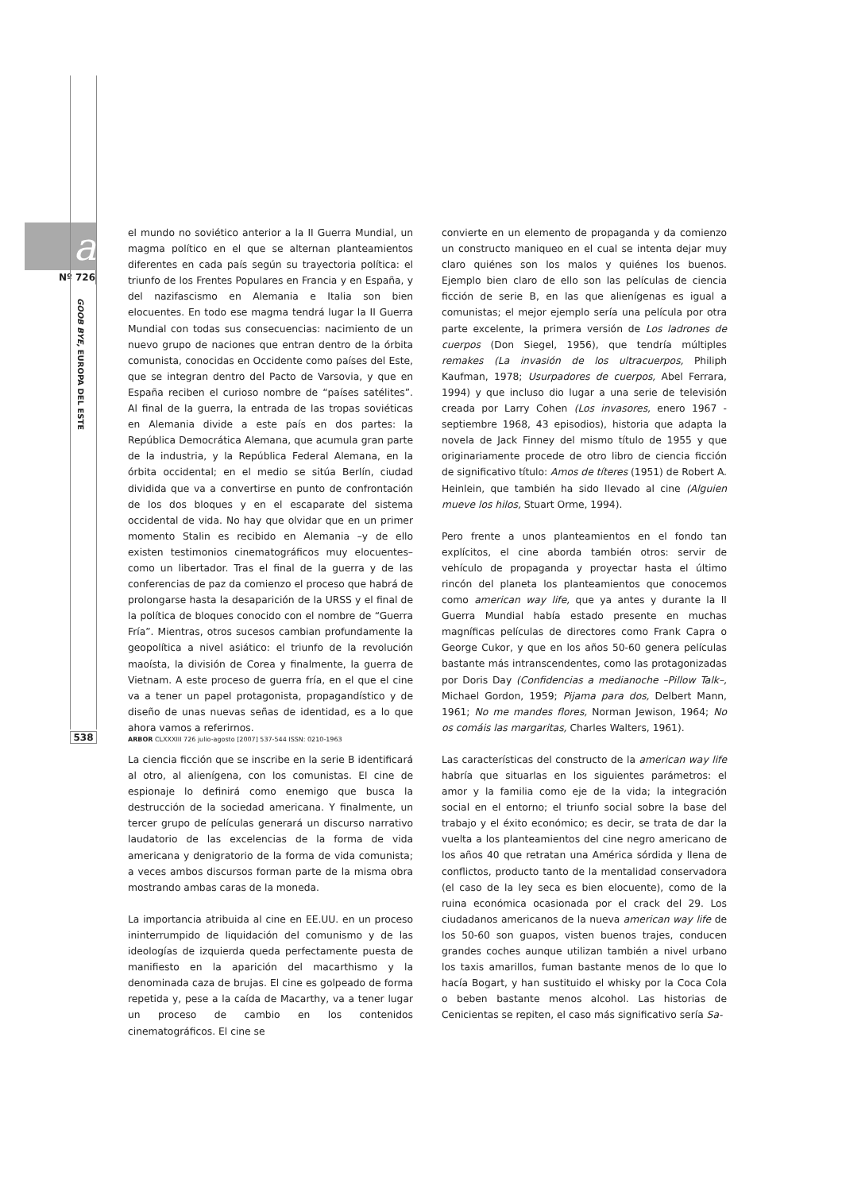a
Nº 726
GOOB BYE, EUROPA DEL ESTE
538
el mundo no soviético anterior a la II Guerra Mundial, un magma político en el que se alternan planteamientos diferentes en cada país según su trayectoria política: el triunfo de los Frentes Populares en Francia y en España, y del nazifascismo en Alemania e Italia son bien elocuentes. En todo ese magma tendrá lugar la II Guerra Mundial con todas sus consecuencias: nacimiento de un nuevo grupo de naciones que entran dentro de la órbita comunista, conocidas en Occidente como países del Este, que se integran dentro del Pacto de Varsovia, y que en España reciben el curioso nombre de “países satélites”. Al final de la guerra, la entrada de las tropas soviéticas en Alemania divide a este país en dos partes: la República Democrática Alemana, que acumula gran parte de la industria, y la República Federal Alemana, en la órbita occidental; en el medio se sitúa Berlín, ciudad dividida que va a convertirse en punto de confrontación de los dos bloques y en el escaparate del sistema occidental de vida. No hay que olvidar que en un primer momento Stalin es recibido en Alemania –y de ello existen testimonios cinematográficos muy elocuentes– como un libertador. Tras el final de la guerra y de las conferencias de paz da comienzo el proceso que habrá de prolongarse hasta la desaparición de la URSS y el final de la política de bloques conocido con el nombre de “Guerra Fría”. Mientras, otros sucesos cambian profundamente la geopolítica a nivel asiático: el triunfo de la revolución maoísta, la división de Corea y finalmente, la guerra de Vietnam. A este proceso de guerra fría, en el que el cine va a tener un papel protagonista, propagandístico y de diseño de unas nuevas señas de identidad, es a lo que ahora vamos a referirnos.
La ciencia ficción que se inscribe en la serie B identificará al otro, al alienígena, con los comunistas. El cine de espionaje lo definirá como enemigo que busca la destrucción de la sociedad americana. Y finalmente, un tercer grupo de películas generará un discurso narrativo laudatorio de las excelencias de la forma de vida americana y denigratorio de la forma de vida comunista; a veces ambos discursos forman parte de la misma obra mostrando ambas caras de la moneda.
La importancia atribuida al cine en EE.UU. en un proceso ininterrumpido de liquidación del comunismo y de las ideologías de izquierda queda perfectamente puesta de manifiesto en la aparición del macarthismo y la denominada caza de brujas. El cine es golpeado de forma repetida y, pese a la caída de Macarthy, va a tener lugar un proceso de cambio en los contenidos cinematográficos. El cine se
convierte en un elemento de propaganda y da comienzo un constructo maniqueo en el cual se intenta dejar muy claro quiénes son los malos y quiénes los buenos. Ejemplo bien claro de ello son las películas de ciencia ficción de serie B, en las que alienígenas es igual a comunistas; el mejor ejemplo sería una película por otra parte excelente, la primera versión de Los ladrones de cuerpos (Don Siegel, 1956), que tendría múltiples remakes (La invasión de los ultracuerpos, Philiph Kaufman, 1978; Usurpadores de cuerpos, Abel Ferrara, 1994) y que incluso dio lugar a una serie de televisión creada por Larry Cohen (Los invasores, enero 1967 - septiembre 1968, 43 episodios), historia que adapta la novela de Jack Finney del mismo título de 1955 y que originariamente procede de otro libro de ciencia ficción de significativo título: Amos de títeres (1951) de Robert A. Heinlein, que también ha sido llevado al cine (Alguien mueve los hilos, Stuart Orme, 1994).
Pero frente a unos planteamientos en el fondo tan explícitos, el cine aborda también otros: servir de vehículo de propaganda y proyectar hasta el último rincón del planeta los planteamientos que conocemos como american way life, que ya antes y durante la II Guerra Mundial había estado presente en muchas magníficas películas de directores como Frank Capra o George Cukor, y que en los años 50-60 genera películas bastante más intranscendentes, como las protagonizadas por Doris Day (Confidencias a medianoche –Pillow Talk–, Michael Gordon, 1959; Pijama para dos, Delbert Mann, 1961; No me mandes flores, Norman Jewison, 1964; No os comáis las margaritas, Charles Walters, 1961).
Las características del constructo de la american way life habría que situarlas en los siguientes parámetros: el amor y la familia como eje de la vida; la integración social en el entorno; el triunfo social sobre la base del trabajo y el éxito económico; es decir, se trata de dar la vuelta a los planteamientos del cine negro americano de los años 40 que retratan una América sórdida y llena de conflictos, producto tanto de la mentalidad conservadora (el caso de la ley seca es bien elocuente), como de la ruina económica ocasionada por el crack del 29. Los ciudadanos americanos de la nueva american way life de los 50-60 son guapos, visten buenos trajes, conducen grandes coches aunque utilizan también a nivel urbano los taxis amarillos, fuman bastante menos de lo que lo hacía Bogart, y han sustituido el whisky por la Coca Cola o beben bastante menos alcohol. Las historias de Cenicientas se repiten, el caso más significativo sería Sa-
ARBOR CLXXXIII 726 julio-agosto [2007] 537-544 ISSN: 0210-1963